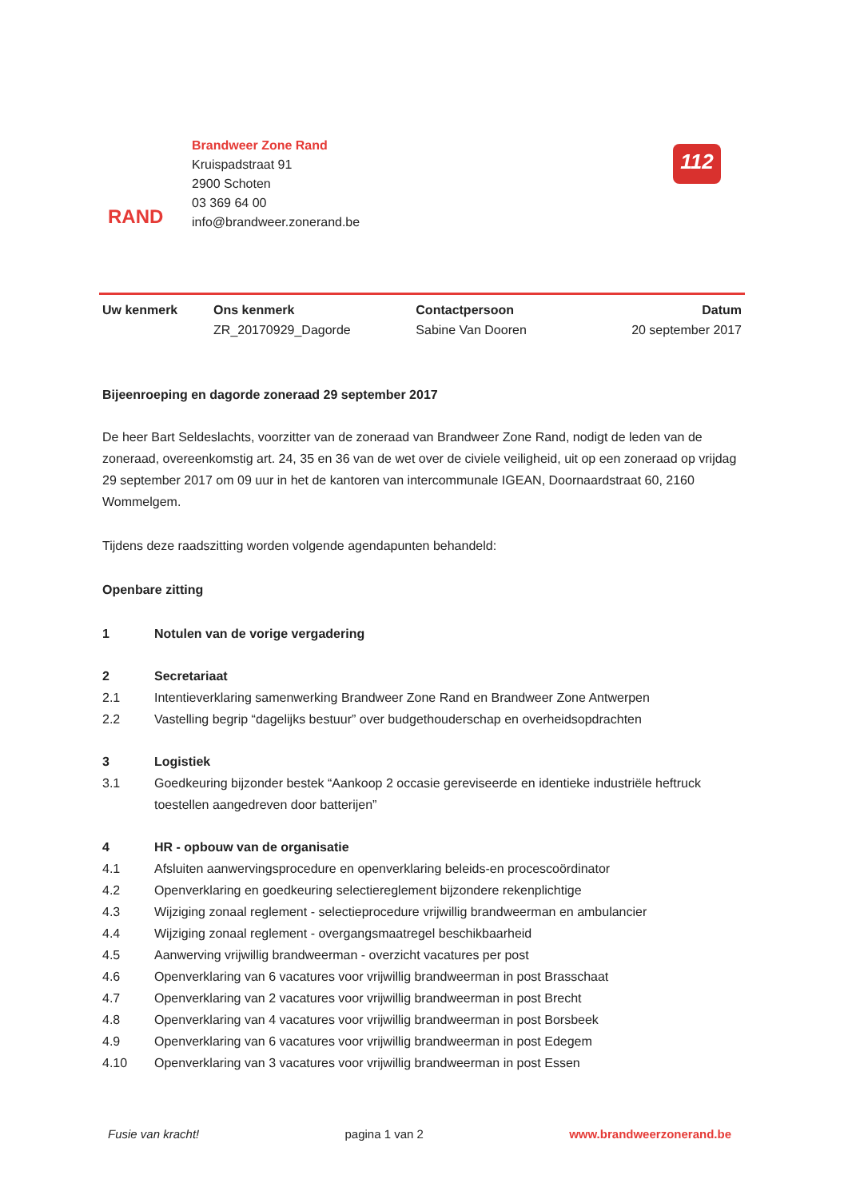RAND
Brandweer Zone Rand
Kruispadstraat 91
2900 Schoten
03 369 64 00
info@brandweer.zonerand.be
112
| Uw kenmerk | Ons kenmerk ZR_20170929_Dagorde | Contactpersoon Sabine Van Dooren | Datum 20 september 2017 |
Bijeenroeping en dagorde zoneraad 29 september 2017
De heer Bart Seldeslachts, voorzitter van de zoneraad van Brandweer Zone Rand, nodigt de leden van de zoneraad, overeenkomstig art. 24, 35 en 36 van de wet over de civiele veiligheid, uit op een zoneraad op vrijdag 29 september 2017 om 09 uur in het de kantoren van intercommunale IGEAN, Doornaardstraat 60, 2160 Wommelgem.
Tijdens deze raadszitting worden volgende agendapunten behandeld:
Openbare zitting
1 Notulen van de vorige vergadering
2 Secretariaat
2.1 Intentieverklaring samenwerking Brandweer Zone Rand en Brandweer Zone Antwerpen
2.2 Vastelling begrip “dagelijks bestuur” over budgethouderschap en overheidsopdrachten
3 Logistiek
3.1 Goedkeuring bijzonder bestek “Aankoop 2 occasie gereviseerde en identieke industriële heftruck toestellen aangedreven door batterijen”
4 HR - opbouw van de organisatie
4.1 Afsluiten aanwervingsprocedure en openverklaring beleids-en procescoördinator
4.2 Openverklaring en goedkeuring selectiereglement bijzondere rekenplichtige
4.3 Wijziging zonaal reglement - selectieprocedure vrijwillig brandweerman en ambulancier
4.4 Wijziging zonaal reglement - overgangsmaatregel beschikbaarheid
4.5 Aanwerving vrijwillig brandweerman - overzicht vacatures per post
4.6 Openverklaring van 6 vacatures voor vrijwillig brandweerman in post Brasschaat
4.7 Openverklaring van 2 vacatures voor vrijwillig brandweerman in post Brecht
4.8 Openverklaring van 4 vacatures voor vrijwillig brandweerman in post Borsbeek
4.9 Openverklaring van 6 vacatures voor vrijwillig brandweerman in post Edegem
4.10 Openverklaring van 3 vacatures voor vrijwillig brandweerman in post Essen
Fusie van kracht! pagina 1 van 2 www.brandweerzonerand.be